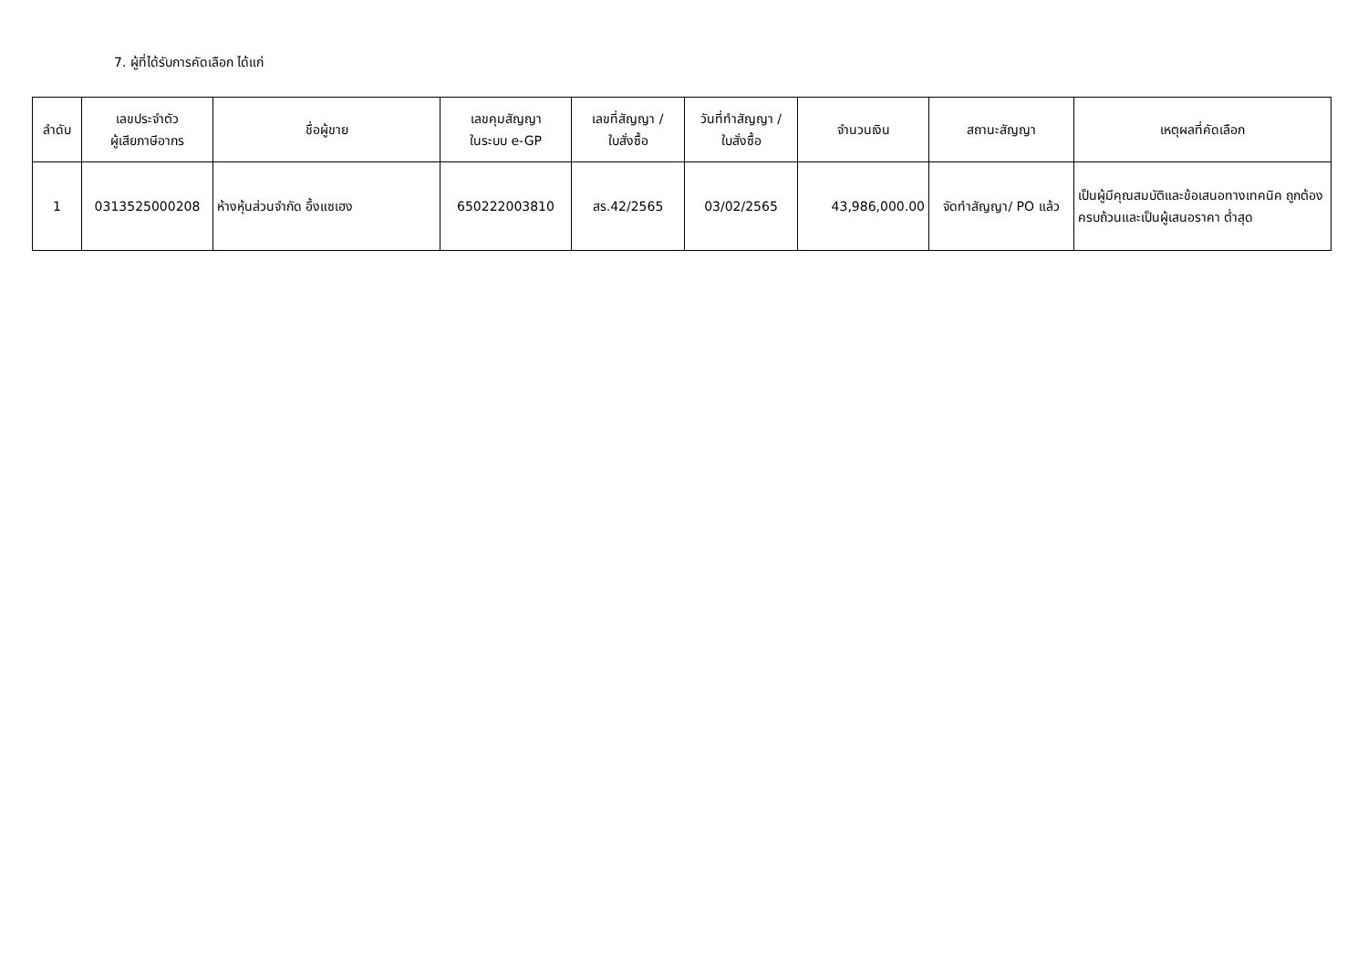7. ผู้ที่ได้รับการคัดเลือก ได้แก่
| ลำดับ | เลขประจำตัว ผู้เสียภาษีอากร | ชื่อผู้ขาย | เลขคุมสัญญา ในระบบ e-GP | เลขที่สัญญา / ใบสั่งซื้อ | วันที่ทำสัญญา / ใบสั่งซื้อ | จำนวนเงิน | สถานะสัญญา | เหตุผลที่คัดเลือก |
| --- | --- | --- | --- | --- | --- | --- | --- | --- |
| 1 | 0313525000208 | ห้างหุ้นส่วนจำกัด อึ้งแซเฮง | 650222003810 | สร.42/2565 | 03/02/2565 | 43,986,000.00 | จัดทำสัญญา/ PO แล้ว | เป็นผู้มีคุณสมบัติและข้อเสนอทางเทคนิค ถูกต้องครบถ้วนและเป็นผู้เสนอราคา ต่ำสุด |